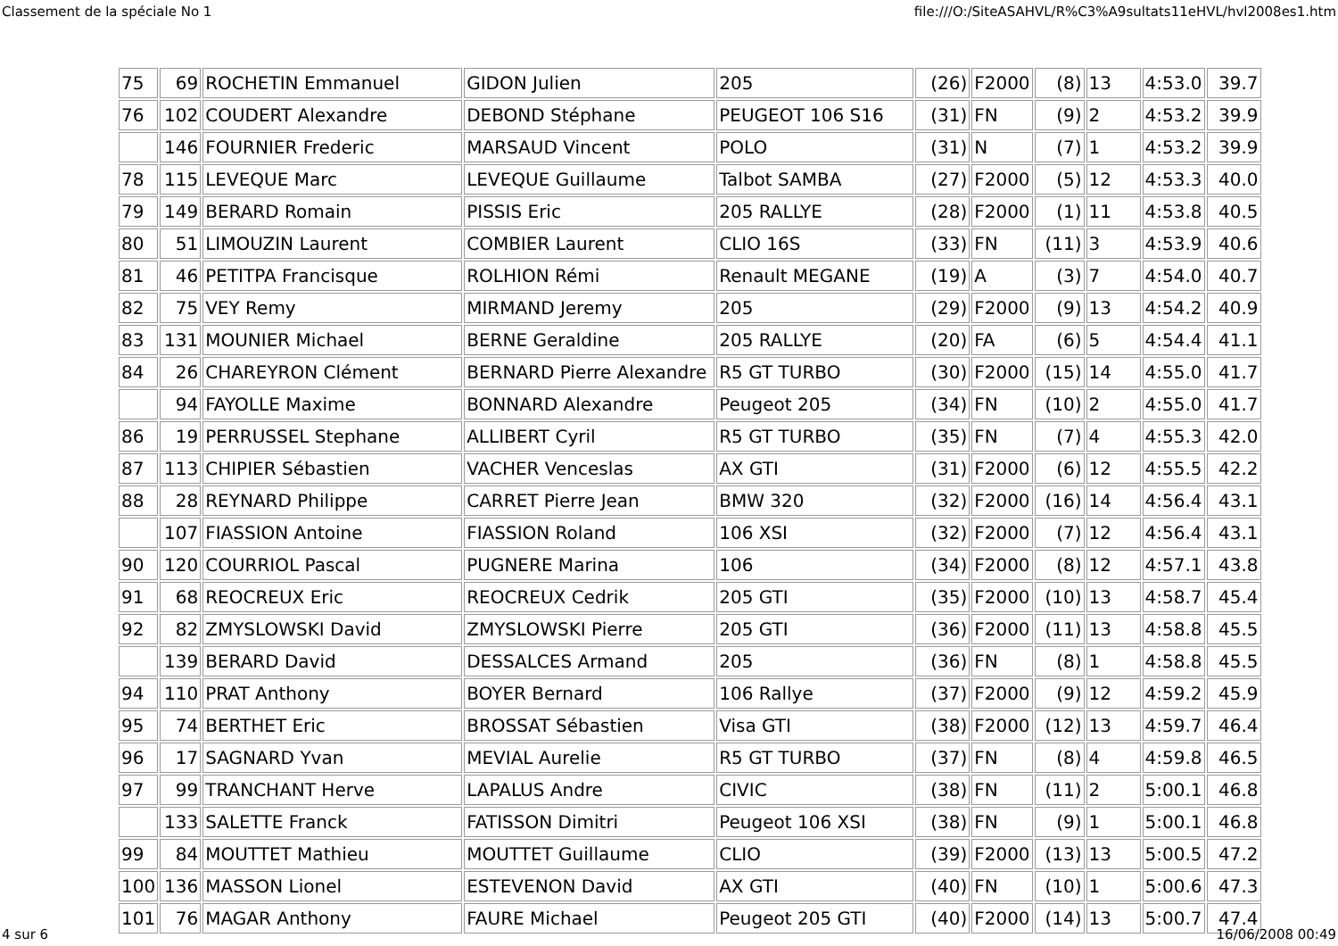Classement de la spéciale No 1 file:///O:/SiteASAHVL/R%C3%A9sultats11eHVL/hvl2008es1.htm
| 75 | 69 | ROCHETIN Emmanuel | GIDON Julien | 205 | (26) | F2000 | (8) | 13 | 4:53.0 | 39.7 |
| 76 | 102 | COUDERT Alexandre | DEBOND Stéphane | PEUGEOT 106 S16 | (31) | FN | (9) | 2 | 4:53.2 | 39.9 |
| | 146 | FOURNIER Frederic | MARSAUD Vincent | POLO | (31) | N | (7) | 1 | 4:53.2 | 39.9 |
| 78 | 115 | LEVEQUE Marc | LEVEQUE Guillaume | Talbot SAMBA | (27) | F2000 | (5) | 12 | 4:53.3 | 40.0 |
| 79 | 149 | BERARD Romain | PISSIS Eric | 205 RALLYE | (28) | F2000 | (1) | 11 | 4:53.8 | 40.5 |
| 80 | 51 | LIMOUZIN Laurent | COMBIER Laurent | CLIO 16S | (33) | FN | (11) | 3 | 4:53.9 | 40.6 |
| 81 | 46 | PETITPA Francisque | ROLHION Rémi | Renault MEGANE | (19) | A | (3) | 7 | 4:54.0 | 40.7 |
| 82 | 75 | VEY Remy | MIRMAND Jeremy | 205 | (29) | F2000 | (9) | 13 | 4:54.2 | 40.9 |
| 83 | 131 | MOUNIER Michael | BERNE Geraldine | 205 RALLYE | (20) | FA | (6) | 5 | 4:54.4 | 41.1 |
| 84 | 26 | CHAREYRON Clément | BERNARD Pierre Alexandre | R5 GT TURBO | (30) | F2000 | (15) | 14 | 4:55.0 | 41.7 |
| | 94 | FAYOLLE Maxime | BONNARD Alexandre | Peugeot 205 | (34) | FN | (10) | 2 | 4:55.0 | 41.7 |
| 86 | 19 | PERRUSSEL Stephane | ALLIBERT Cyril | R5 GT TURBO | (35) | FN | (7) | 4 | 4:55.3 | 42.0 |
| 87 | 113 | CHIPIER Sébastien | VACHER Venceslas | AX GTI | (31) | F2000 | (6) | 12 | 4:55.5 | 42.2 |
| 88 | 28 | REYNARD Philippe | CARRET Pierre Jean | BMW 320 | (32) | F2000 | (16) | 14 | 4:56.4 | 43.1 |
| | 107 | FIASSION Antoine | FIASSION Roland | 106 XSI | (32) | F2000 | (7) | 12 | 4:56.4 | 43.1 |
| 90 | 120 | COURRIOL Pascal | PUGNERE Marina | 106 | (34) | F2000 | (8) | 12 | 4:57.1 | 43.8 |
| 91 | 68 | REOCREUX Eric | REOCREUX Cedrik | 205 GTI | (35) | F2000 | (10) | 13 | 4:58.7 | 45.4 |
| 92 | 82 | ZMYSLOWSKI David | ZMYSLOWSKI Pierre | 205 GTI | (36) | F2000 | (11) | 13 | 4:58.8 | 45.5 |
| | 139 | BERARD David | DESSALCES Armand | 205 | (36) | FN | (8) | 1 | 4:58.8 | 45.5 |
| 94 | 110 | PRAT Anthony | BOYER Bernard | 106 Rallye | (37) | F2000 | (9) | 12 | 4:59.2 | 45.9 |
| 95 | 74 | BERTHET Eric | BROSSAT Sébastien | Visa GTI | (38) | F2000 | (12) | 13 | 4:59.7 | 46.4 |
| 96 | 17 | SAGNARD Yvan | MEVIAL Aurelie | R5 GT TURBO | (37) | FN | (8) | 4 | 4:59.8 | 46.5 |
| 97 | 99 | TRANCHANT Herve | LAPALUS Andre | CIVIC | (38) | FN | (11) | 2 | 5:00.1 | 46.8 |
| | 133 | SALETTE Franck | FATISSON Dimitri | Peugeot 106 XSI | (38) | FN | (9) | 1 | 5:00.1 | 46.8 |
| 99 | 84 | MOUTTET Mathieu | MOUTTET Guillaume | CLIO | (39) | F2000 | (13) | 13 | 5:00.5 | 47.2 |
| 100 | 136 | MASSON Lionel | ESTEVENON David | AX GTI | (40) | FN | (10) | 1 | 5:00.6 | 47.3 |
| 101 | 76 | MAGAR Anthony | FAURE Michael | Peugeot 205 GTI | (40) | F2000 | (14) | 13 | 5:00.7 | 47.4 |
4 sur 6 16/06/2008 00:49